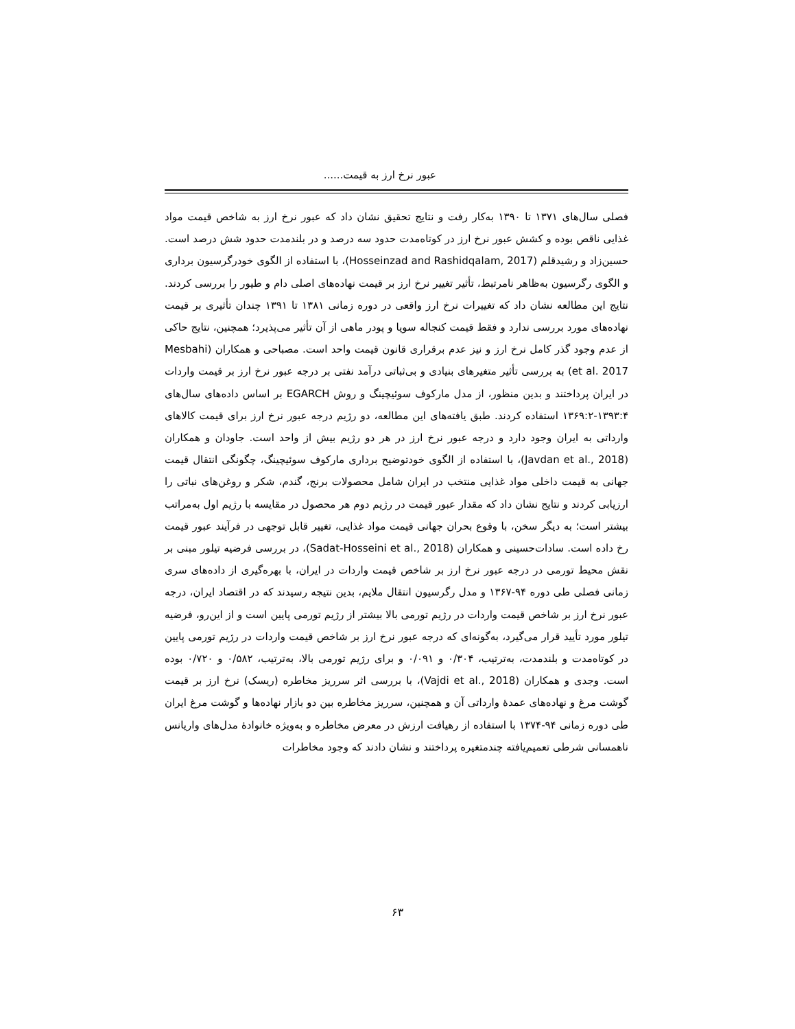عبور نرخ ارز به قیمت......
فصلی سال‌های ۱۳۷۱ تا ۱۳۹۰ به‌کار رفت و نتایج تحقیق نشان داد که عبور نرخ ارز به شاخص قیمت مواد غذایی ناقص بوده و کشش عبور نرخ ارز در کوتاه‌مدت حدود سه درصد و در بلندمدت حدود شش درصد است. حسین‌زاد و رشیدقلم (Hosseinzad and Rashidqalam, 2017)، با استفاده از الگوی خودرگرسیون برداری و الگوی رگرسیون به‌ظاهر نامرتبط، تأثیر تغییر نرخ ارز بر قیمت نهاده‌های اصلی دام و طیور را بررسی کردند. نتایج این مطالعه نشان داد که تغییرات نرخ ارز واقعی در دوره زمانی ۱۳۸۱ تا ۱۳۹۱ چندان تأثیری بر قیمت نهاده‌های مورد بررسی ندارد و فقط قیمت کنجاله سویا و پودر ماهی از آن تأثیر می‌پذیرد؛ همچنین، نتایج حاکی از عدم وجود گذر کامل نرخ ارز و نیز عدم برقراری قانون قیمت واحد است. مصباحی و همکاران (Mesbahi et al. 2017) به بررسی تأثیر متغیرهای بنیادی و بی‌ثباتی درآمد نفتی بر درجه عبور نرخ ارز بر قیمت واردات در ایران پرداختند و بدین منظور، از مدل مارکوف سوئیچینگ و روش EGARCH بر اساس داده‌های سال‌های ۱۳۹۳:۴-۱۳۶۹:۲ استفاده کردند. طبق یافته‌های این مطالعه، دو رژیم درجه عبور نرخ ارز برای قیمت کالاهای وارداتی به ایران وجود دارد و درجه عبور نرخ ارز در هر دو رژیم بیش از واحد است. جاودان و همکاران (Javdan et al., 2018)، با استفاده از الگوی خودتوضیح برداری مارکوف سوئیچینگ، چگونگی انتقال قیمت جهانی به قیمت داخلی مواد غذایی منتخب در ایران شامل محصولات برنج، گندم، شکر و روغن‌های نباتی را ارزیابی کردند و نتایج نشان داد که مقدار عبور قیمت در رژیم دوم هر محصول در مقایسه با رژیم اول به‌مراتب بیشتر است؛ به دیگر سخن، با وقوع بحران جهانی قیمت مواد غذایی، تغییر قابل توجهی در فرآیند عبور قیمت رخ داده است. سادات‌حسینی و همکاران (Sadat-Hosseini et al., 2018)، در بررسی فرضیه تیلور مبنی بر نقش محیط تورمی در درجه عبور نرخ ارز بر شاخص قیمت واردات در ایران، با بهره‌گیری از داده‌های سری زمانی فصلی طی دوره ۹۴-۱۳۶۷ و مدل رگرسیون انتقال ملایم، بدین نتیجه رسیدند که در اقتصاد ایران، درجه عبور نرخ ارز بر شاخص قیمت واردات در رژیم تورمی بالا بیشتر از رژیم تورمی پایین است و از این‌رو، فرضیه تیلور مورد تأیید قرار می‌گیرد، به‌گونه‌ای که درجه عبور نرخ ارز بر شاخص قیمت واردات در رژیم تورمی پایین در کوتاه‌مدت و بلندمدت، به‌ترتیب، ۰/۳۰۴ و ۰/۰۹۱ و برای رژیم تورمی بالا، به‌ترتیب، ۰/۵۸۲ و ۰/۷۲۰ بوده است. وجدی و همکاران (Vajdi et al., 2018)، با بررسی اثر سرریز مخاطره (ریسک) نرخ ارز بر قیمت گوشت مرغ و نهاده‌های عمدهٔ وارداتی آن و همچنین، سرریز مخاطره بین دو بازار نهاده‌ها و گوشت مرغ ایران طی دوره زمانی ۹۴-۱۳۷۴ با استفاده از رهیافت ارزش در معرض مخاطره و به‌ویژه خانوادهٔ مدل‌های واریانس ناهمسانی شرطی تعمیم‌یافته چندمتغیره پرداختند و نشان دادند که وجود مخاطرات
۶۳